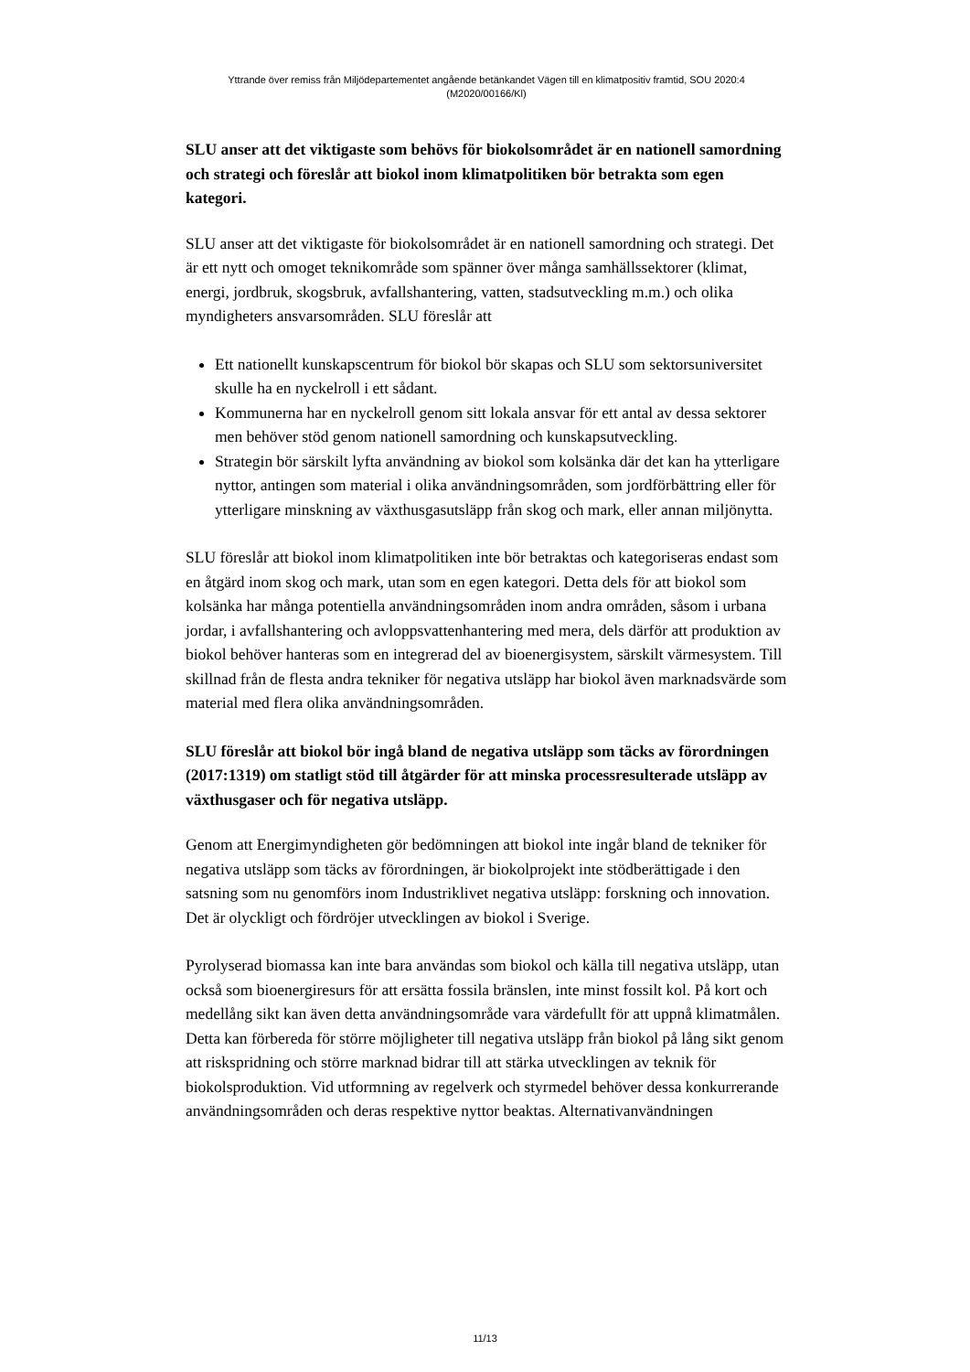Yttrande över remiss från Miljödepartementet angående betänkandet Vägen till en klimatpositiv framtid, SOU 2020:4
(M2020/00166/Kl)
SLU anser att det viktigaste som behövs för biokolsområdet är en nationell samordning och strategi och föreslår att biokol inom klimatpolitiken bör betrakta som egen kategori.
SLU anser att det viktigaste för biokolsområdet är en nationell samordning och strategi. Det är ett nytt och omoget teknikområde som spänner över många samhällssektorer (klimat, energi, jordbruk, skogsbruk, avfallshantering, vatten, stadsutveckling m.m.) och olika myndigheters ansvarsområden. SLU föreslår att
Ett nationellt kunskapscentrum för biokol bör skapas och SLU som sektorsuniversitet skulle ha en nyckelroll i ett sådant.
Kommunerna har en nyckelroll genom sitt lokala ansvar för ett antal av dessa sektorer men behöver stöd genom nationell samordning och kunskapsutveckling.
Strategin bör särskilt lyfta användning av biokol som kolsänka där det kan ha ytterligare nyttor, antingen som material i olika användningsområden, som jordförbättring eller för ytterligare minskning av växthusgasutsläpp från skog och mark, eller annan miljönytta.
SLU föreslår att biokol inom klimatpolitiken inte bör betraktas och kategoriseras endast som en åtgärd inom skog och mark, utan som en egen kategori. Detta dels för att biokol som kolsänka har många potentiella användningsområden inom andra områden, såsom i urbana jordar, i avfallshantering och avloppsvattenhantering med mera, dels därför att produktion av biokol behöver hanteras som en integrerad del av bioenergisystem, särskilt värmesystem. Till skillnad från de flesta andra tekniker för negativa utsläpp har biokol även marknadsvärde som material med flera olika användningsområden.
SLU föreslår att biokol bör ingå bland de negativa utsläpp som täcks av förordningen (2017:1319) om statligt stöd till åtgärder för att minska processresulterade utsläpp av växthusgaser och för negativa utsläpp.
Genom att Energimyndigheten gör bedömningen att biokol inte ingår bland de tekniker för negativa utsläpp som täcks av förordningen, är biokolprojekt inte stödberättigade i den satsning som nu genomförs inom Industriklivet negativa utsläpp: forskning och innovation. Det är olyckligt och fördröjer utvecklingen av biokol i Sverige.
Pyrolyserad biomassa kan inte bara användas som biokol och källa till negativa utsläpp, utan också som bioenergiresurs för att ersätta fossila bränslen, inte minst fossilt kol. På kort och medellång sikt kan även detta användningsområde vara värdefullt för att uppnå klimatmålen. Detta kan förbereda för större möjligheter till negativa utsläpp från biokol på lång sikt genom att riskspridning och större marknad bidrar till att stärka utvecklingen av teknik för biokolsproduktion. Vid utformning av regelverk och styrmedel behöver dessa konkurrerande användningsområden och deras respektive nyttor beaktas. Alternativanvändningen
11/13